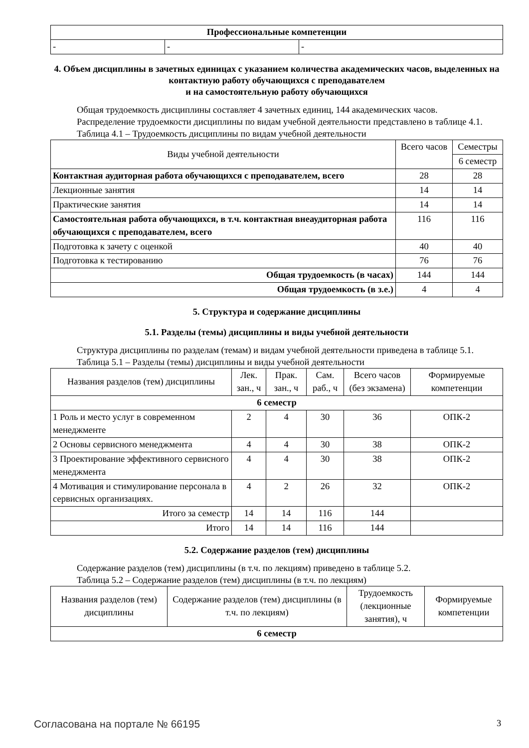| Профессиональные компетенции | | |
| - | - | - |
4. Объем дисциплины в зачетных единицах с указанием количества академических часов, выделенных на контактную работу обучающихся с преподавателем
и на самостоятельную работу обучающихся
Общая трудоемкость дисциплины составляет 4 зачетных единиц, 144 академических часов.
Распределение трудоемкости дисциплины по видам учебной деятельности представлено в таблице 4.1.
Таблица 4.1 – Трудоемкость дисциплины по видам учебной деятельности
| Виды учебной деятельности | Всего часов | Семестры |
| --- | --- | --- |
| | | 6 семестр |
| Контактная аудиторная работа обучающихся с преподавателем, всего | 28 | 28 |
| Лекционные занятия | 14 | 14 |
| Практические занятия | 14 | 14 |
| Самостоятельная работа обучающихся, в т.ч. контактная внеаудиторная работа обучающихся с преподавателем, всего | 116 | 116 |
| Подготовка к зачету с оценкой | 40 | 40 |
| Подготовка к тестированию | 76 | 76 |
| Общая трудоемкость (в часах) | 144 | 144 |
| Общая трудоемкость (в з.е.) | 4 | 4 |
5. Структура и содержание дисциплины
5.1. Разделы (темы) дисциплины и виды учебной деятельности
Структура дисциплины по разделам (темам) и видам учебной деятельности приведена в таблице 5.1.
Таблица 5.1 – Разделы (темы) дисциплины и виды учебной деятельности
| Названия разделов (тем) дисциплины | Лек. зан., ч | Прак. зан., ч | Сам. раб., ч | Всего часов (без экзамена) | Формируемые компетенции |
| --- | --- | --- | --- | --- | --- |
| 6 семестр | | | | | |
| 1 Роль и место услуг в современном менеджменте | 2 | 4 | 30 | 36 | ОПК-2 |
| 2 Основы сервисного менеджмента | 4 | 4 | 30 | 38 | ОПК-2 |
| 3 Проектирование эффективного сервисного менеджмента | 4 | 4 | 30 | 38 | ОПК-2 |
| 4 Мотивация и стимулирование персонала в сервисных организациях. | 4 | 2 | 26 | 32 | ОПК-2 |
| Итого за семестр | 14 | 14 | 116 | 144 | |
| Итого | 14 | 14 | 116 | 144 | |
5.2. Содержание разделов (тем) дисциплины
Содержание разделов (тем) дисциплины (в т.ч. по лекциям) приведено в таблице 5.2.
Таблица 5.2 – Содержание разделов (тем) дисциплины (в т.ч. по лекциям)
| Названия разделов (тем) дисциплины | Содержание разделов (тем) дисциплины (в т.ч. по лекциям) | Трудоемкость (лекционные занятия), ч | Формируемые компетенции |
| --- | --- | --- | --- |
| 6 семестр | | | |
Согласована на портале № 66195 3